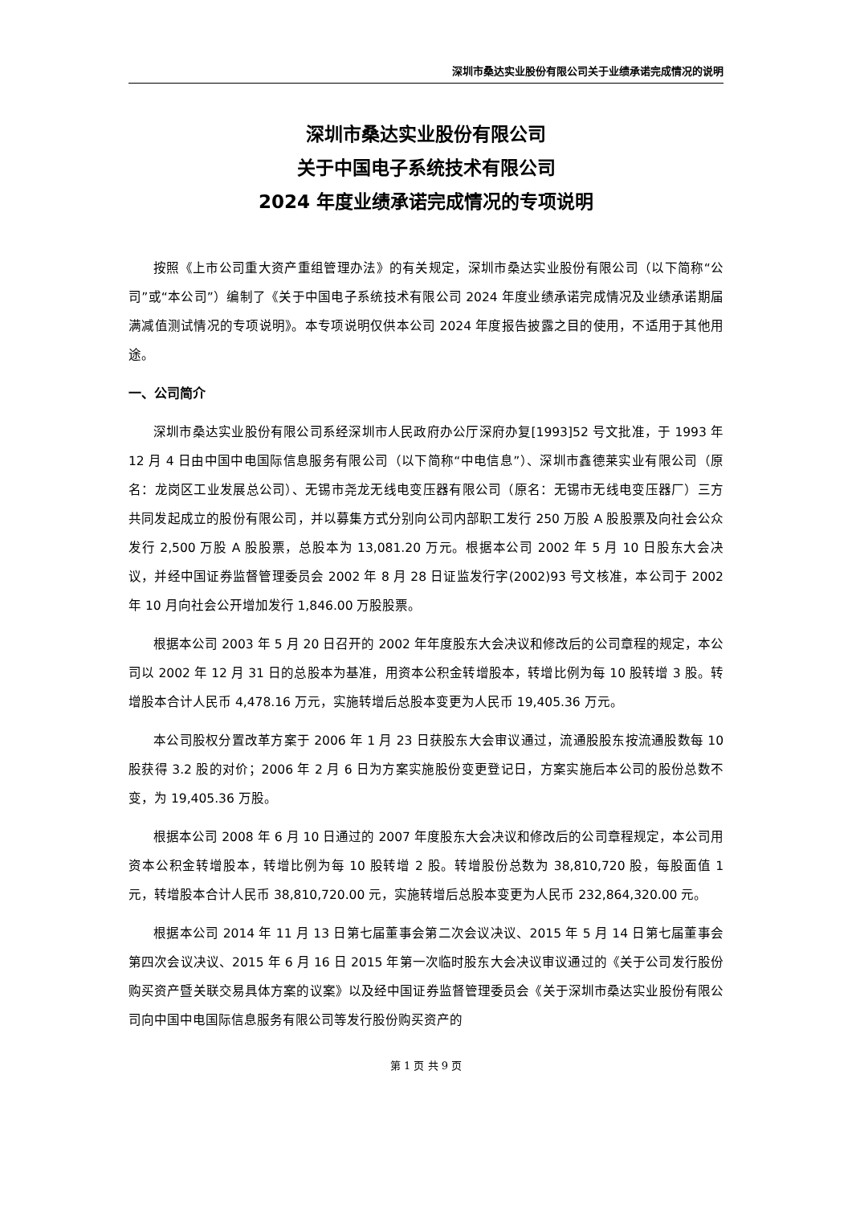深圳市桑达实业股份有限公司关于业绩承诺完成情况的说明
深圳市桑达实业股份有限公司
关于中国电子系统技术有限公司
2024 年度业绩承诺完成情况的专项说明
按照《上市公司重大资产重组管理办法》的有关规定，深圳市桑达实业股份有限公司（以下简称“公司”或“本公司”）编制了《关于中国电子系统技术有限公司 2024 年度业绩承诺完成情况及业绩承诺期届满减值测试情况的专项说明》。本专项说明仅供本公司 2024 年度报告披露之目的使用，不适用于其他用途。
一、公司简介
深圳市桑达实业股份有限公司系经深圳市人民政府办公厅深府办复[1993]52 号文批准，于 1993 年 12 月 4 日由中国中电国际信息服务有限公司（以下简称“中电信息”）、深圳市鑫德莱实业有限公司（原名：龙岗区工业发展总公司）、无锡市尧龙无线电变压器有限公司（原名：无锡市无线电变压器厂）三方共同发起成立的股份有限公司，并以募集方式分别向公司内部职工发行 250 万股 A 股股票及向社会公众发行 2,500 万股 A 股股票，总股本为 13,081.20 万元。根据本公司 2002 年 5 月 10 日股东大会决议，并经中国证券监督管理委员会 2002 年 8 月 28 日证监发行字(2002)93 号文核准，本公司于 2002 年 10 月向社会公开增加发行 1,846.00 万股股票。
根据本公司 2003 年 5 月 20 日召开的 2002 年年度股东大会决议和修改后的公司章程的规定，本公司以 2002 年 12 月 31 日的总股本为基准，用资本公积金转增股本，转增比例为每 10 股转增 3 股。转增股本合计人民币 4,478.16 万元，实施转增后总股本变更为人民币 19,405.36 万元。
本公司股权分置改革方案于 2006 年 1 月 23 日获股东大会审议通过，流通股股东按流通股数每 10 股获得 3.2 股的对价；2006 年 2 月 6 日为方案实施股份变更登记日，方案实施后本公司的股份总数不变，为 19,405.36 万股。
根据本公司 2008 年 6 月 10 日通过的 2007 年度股东大会决议和修改后的公司章程规定，本公司用资本公积金转增股本，转增比例为每 10 股转增 2 股。转增股份总数为 38,810,720 股，每股面值 1 元，转增股本合计人民币 38,810,720.00 元，实施转增后总股本变更为人民币 232,864,320.00 元。
根据本公司 2014 年 11 月 13 日第七届董事会第二次会议决议、2015 年 5 月 14 日第七届董事会第四次会议决议、2015 年 6 月 16 日 2015 年第一次临时股东大会决议审议通过的《关于公司发行股份购买资产暨关联交易具体方案的议案》以及经中国证券监督管理委员会《关于深圳市桑达实业股份有限公司向中国中电国际信息服务有限公司等发行股份购买资产的
第 1 页 共 9 页